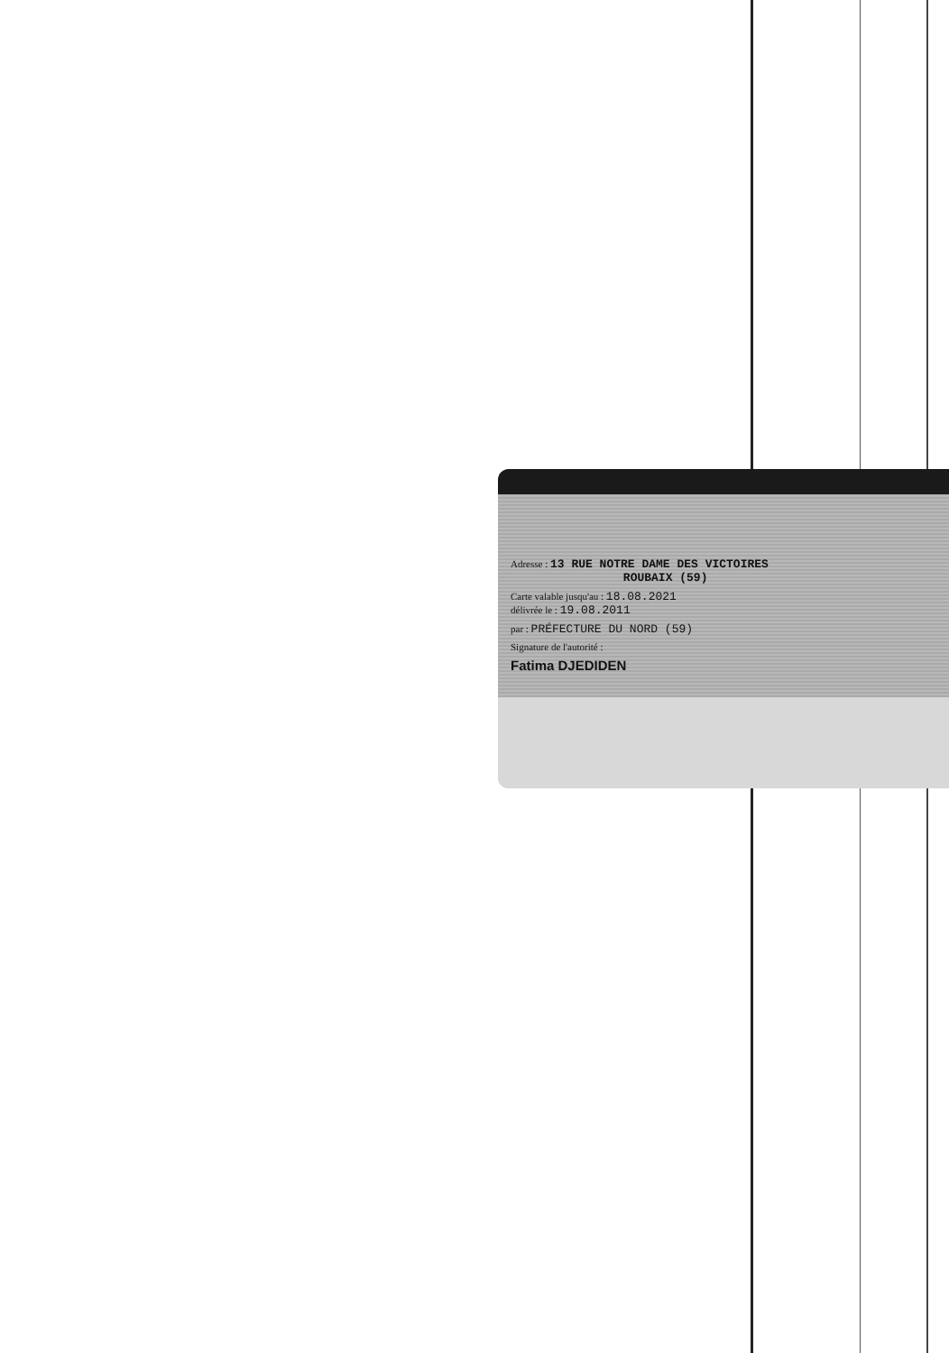Adresse : 13 RUE NOTRE DAME DES VICTOIRES
ROUBAIX (59)
Carte valable jusqu'au : 18.08.2021
délivrée le : 19.08.2011
par : PRÉFECTURE DU NORD (59)
Signature de l'autorité :
Fatima DJEDIDEN